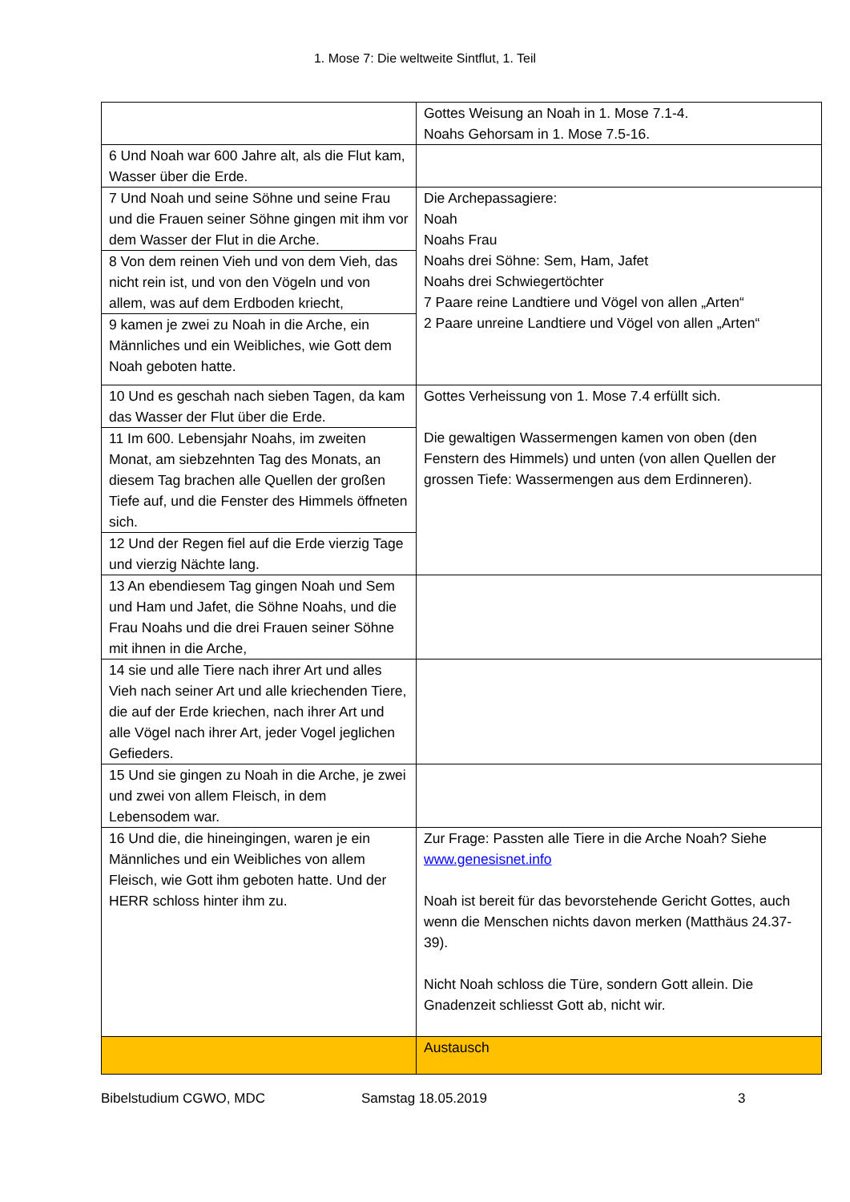1. Mose 7: Die weltweite Sintflut, 1. Teil
| | Gottes Weisung an Noah in 1. Mose 7.1-4. Noahs Gehorsam in 1. Mose 7.5-16. |
| 6 Und Noah war 600 Jahre alt, als die Flut kam, Wasser über die Erde. | |
| 7 Und Noah und seine Söhne und seine Frau und die Frauen seiner Söhne gingen mit ihm vor dem Wasser der Flut in die Arche. | Die Archepassagiere: Noah Noahs Frau Noahs drei Söhne: Sem, Ham, Jafet Noahs drei Schwiegertöchter 7 Paare reine Landtiere und Vögel von allen „Arten“ 2 Paare unreine Landtiere und Vögel von allen „Arten“ |
| 8 Von dem reinen Vieh und von dem Vieh, das nicht rein ist, und von den Vögeln und von allem, was auf dem Erdboden kriecht, | |
| 9 kamen je zwei zu Noah in die Arche, ein Männliches und ein Weibliches, wie Gott dem Noah geboten hatte. | |
| 10 Und es geschah nach sieben Tagen, da kam das Wasser der Flut über die Erde. | Gottes Verheissung von 1. Mose 7.4 erfüllt sich. Die gewaltigen Wassermengen kamen von oben (den Fenstern des Himmels) und unten (von allen Quellen der grossen Tiefe: Wassermengen aus dem Erdinneren). |
| 11 Im 600. Lebensjahr Noahs, im zweiten Monat, am siebzehnten Tag des Monats, an diesem Tag brachen alle Quellen der großen Tiefe auf, und die Fenster des Himmels öffneten sich. | |
| 12 Und der Regen fiel auf die Erde vierzig Tage und vierzig Nächte lang. | |
| 13 An ebendiesem Tag gingen Noah und Sem und Ham und Jafet, die Söhne Noahs, und die Frau Noahs und die drei Frauen seiner Söhne mit ihnen in die Arche, | |
| 14 sie und alle Tiere nach ihrer Art und alles Vieh nach seiner Art und alle kriechenden Tiere, die auf der Erde kriechen, nach ihrer Art und alle Vögel nach ihrer Art, jeder Vogel jeglichen Gefieders. | |
| 15 Und sie gingen zu Noah in die Arche, je zwei und zwei von allem Fleisch, in dem Lebensodem war. | |
| 16 Und die, die hineingingen, waren je ein Männliches und ein Weibliches von allem Fleisch, wie Gott ihm geboten hatte. Und der HERR schloss hinter ihm zu. | Zur Frage: Passten alle Tiere in die Arche Noah? Siehe www.genesisnet.info Noah ist bereit für das bevorstehende Gericht Gottes, auch wenn die Menschen nichts davon merken (Matthäus 24.37-39). Nicht Noah schloss die Türe, sondern Gott allein. Die Gnadenzeit schliesst Gott ab, nicht wir. |
| | Austausch |
Bibelstudium CGWO, MDC Samstag 18.05.2019 3